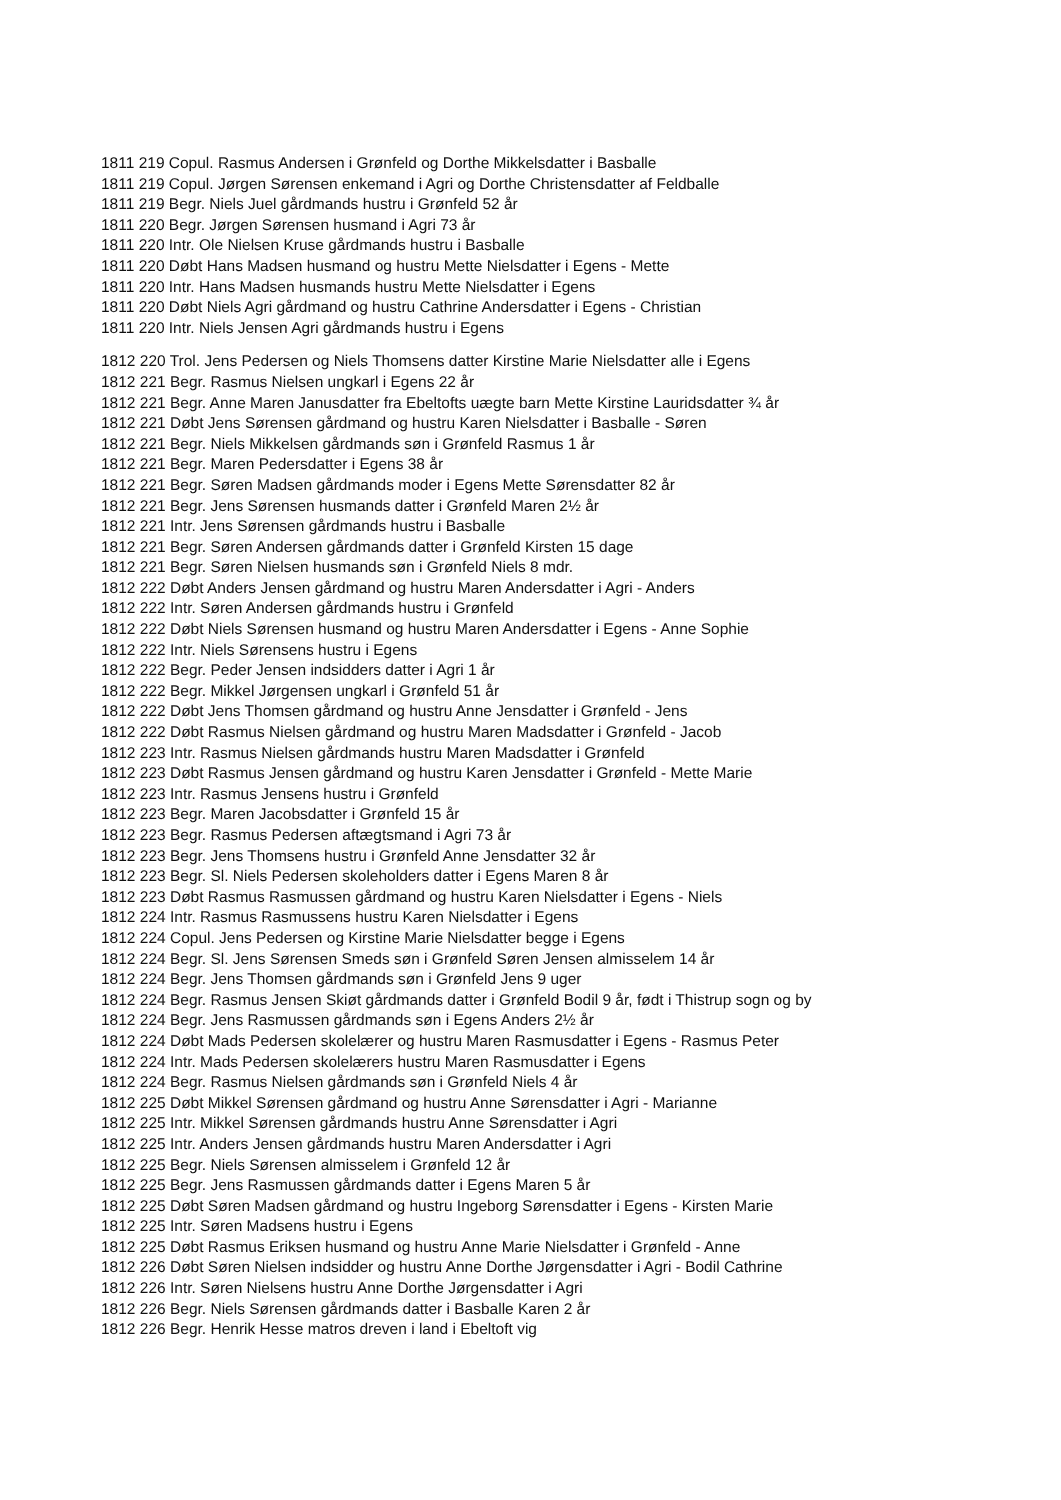1811 219 Copul. Rasmus Andersen i Grønfeld og Dorthe Mikkelsdatter i Basballe
1811 219 Copul. Jørgen Sørensen enkemand i Agri og Dorthe Christensdatter af Feldballe
1811 219 Begr. Niels Juel gårdmands hustru i Grønfeld 52 år
1811 220 Begr. Jørgen Sørensen husmand i Agri 73 år
1811 220 Intr. Ole Nielsen Kruse gårdmands hustru i Basballe
1811 220 Døbt Hans Madsen husmand og hustru Mette Nielsdatter i Egens - Mette
1811 220 Intr. Hans Madsen husmands hustru Mette Nielsdatter i Egens
1811 220 Døbt Niels Agri gårdmand og hustru Cathrine Andersdatter i Egens - Christian
1811 220 Intr. Niels Jensen Agri gårdmands hustru i Egens
1812 220 Trol. Jens Pedersen og Niels Thomsens datter Kirstine Marie Nielsdatter alle i Egens
1812 221 Begr. Rasmus Nielsen ungkarl i Egens 22 år
1812 221 Begr. Anne Maren Janusdatter fra Ebeltofts uægte barn Mette Kirstine Lauridsdatter ¾ år
1812 221 Døbt Jens Sørensen gårdmand og hustru Karen Nielsdatter i Basballe - Søren
1812 221 Begr. Niels Mikkelsen gårdmands søn i Grønfeld Rasmus 1 år
1812 221 Begr. Maren Pedersdatter i Egens 38 år
1812 221 Begr. Søren Madsen gårdmands moder i Egens Mette Sørensdatter 82 år
1812 221 Begr. Jens Sørensen husmands datter i Grønfeld Maren 2½ år
1812 221 Intr. Jens Sørensen gårdmands hustru i Basballe
1812 221 Begr. Søren Andersen gårdmands datter i Grønfeld Kirsten 15 dage
1812 221 Begr. Søren Nielsen husmands søn i Grønfeld Niels 8 mdr.
1812 222 Døbt Anders Jensen gårdmand og hustru Maren Andersdatter i Agri - Anders
1812 222 Intr. Søren Andersen gårdmands hustru i Grønfeld
1812 222 Døbt Niels Sørensen husmand og hustru Maren Andersdatter i Egens - Anne Sophie
1812 222 Intr. Niels Sørensens hustru i Egens
1812 222 Begr. Peder Jensen indsidders datter i Agri 1 år
1812 222 Begr. Mikkel Jørgensen ungkarl i Grønfeld 51 år
1812 222 Døbt Jens Thomsen gårdmand og hustru Anne Jensdatter i Grønfeld - Jens
1812 222 Døbt Rasmus Nielsen gårdmand og hustru Maren Madsdatter i Grønfeld - Jacob
1812 223 Intr. Rasmus Nielsen gårdmands hustru Maren Madsdatter i Grønfeld
1812 223 Døbt Rasmus Jensen gårdmand og hustru Karen Jensdatter i Grønfeld - Mette Marie
1812 223 Intr. Rasmus Jensens hustru i Grønfeld
1812 223 Begr. Maren Jacobsdatter i Grønfeld 15 år
1812 223 Begr. Rasmus Pedersen aftægtsmand i Agri 73 år
1812 223 Begr. Jens Thomsens hustru i Grønfeld Anne Jensdatter 32 år
1812 223 Begr. Sl. Niels Pedersen skoleholders datter i Egens Maren 8 år
1812 223 Døbt Rasmus Rasmussen gårdmand og hustru Karen Nielsdatter i Egens - Niels
1812 224 Intr. Rasmus Rasmussens hustru Karen Nielsdatter i Egens
1812 224 Copul. Jens Pedersen og Kirstine Marie Nielsdatter begge i Egens
1812 224 Begr. Sl. Jens Sørensen Smeds søn i Grønfeld Søren Jensen almisselem 14 år
1812 224 Begr. Jens Thomsen gårdmands søn i Grønfeld Jens 9 uger
1812 224 Begr. Rasmus Jensen Skiøt gårdmands datter i Grønfeld Bodil 9 år, født i Thistrup sogn og by
1812 224 Begr. Jens Rasmussen gårdmands søn i Egens Anders 2½ år
1812 224 Døbt Mads Pedersen skolelærer og hustru Maren Rasmusdatter i Egens - Rasmus Peter
1812 224 Intr. Mads Pedersen skolelærers hustru Maren Rasmusdatter i Egens
1812 224 Begr. Rasmus Nielsen gårdmands søn i Grønfeld Niels 4 år
1812 225 Døbt Mikkel Sørensen gårdmand og hustru Anne Sørensdatter i Agri - Marianne
1812 225 Intr. Mikkel Sørensen gårdmands hustru Anne Sørensdatter i Agri
1812 225 Intr. Anders Jensen gårdmands hustru Maren Andersdatter i Agri
1812 225 Begr. Niels Sørensen almisselem i Grønfeld 12 år
1812 225 Begr. Jens Rasmussen gårdmands datter i Egens Maren 5 år
1812 225 Døbt Søren Madsen gårdmand og hustru Ingeborg Sørensdatter i Egens - Kirsten Marie
1812 225 Intr. Søren Madsens hustru i Egens
1812 225 Døbt Rasmus Eriksen husmand og hustru Anne Marie Nielsdatter i Grønfeld - Anne
1812 226 Døbt Søren Nielsen indsidder og hustru Anne Dorthe Jørgensdatter i Agri - Bodil Cathrine
1812 226 Intr. Søren Nielsens hustru Anne Dorthe Jørgensdatter i Agri
1812 226 Begr. Niels Sørensen gårdmands datter i Basballe Karen 2 år
1812 226 Begr. Henrik Hesse matros dreven i land i Ebeltoft vig